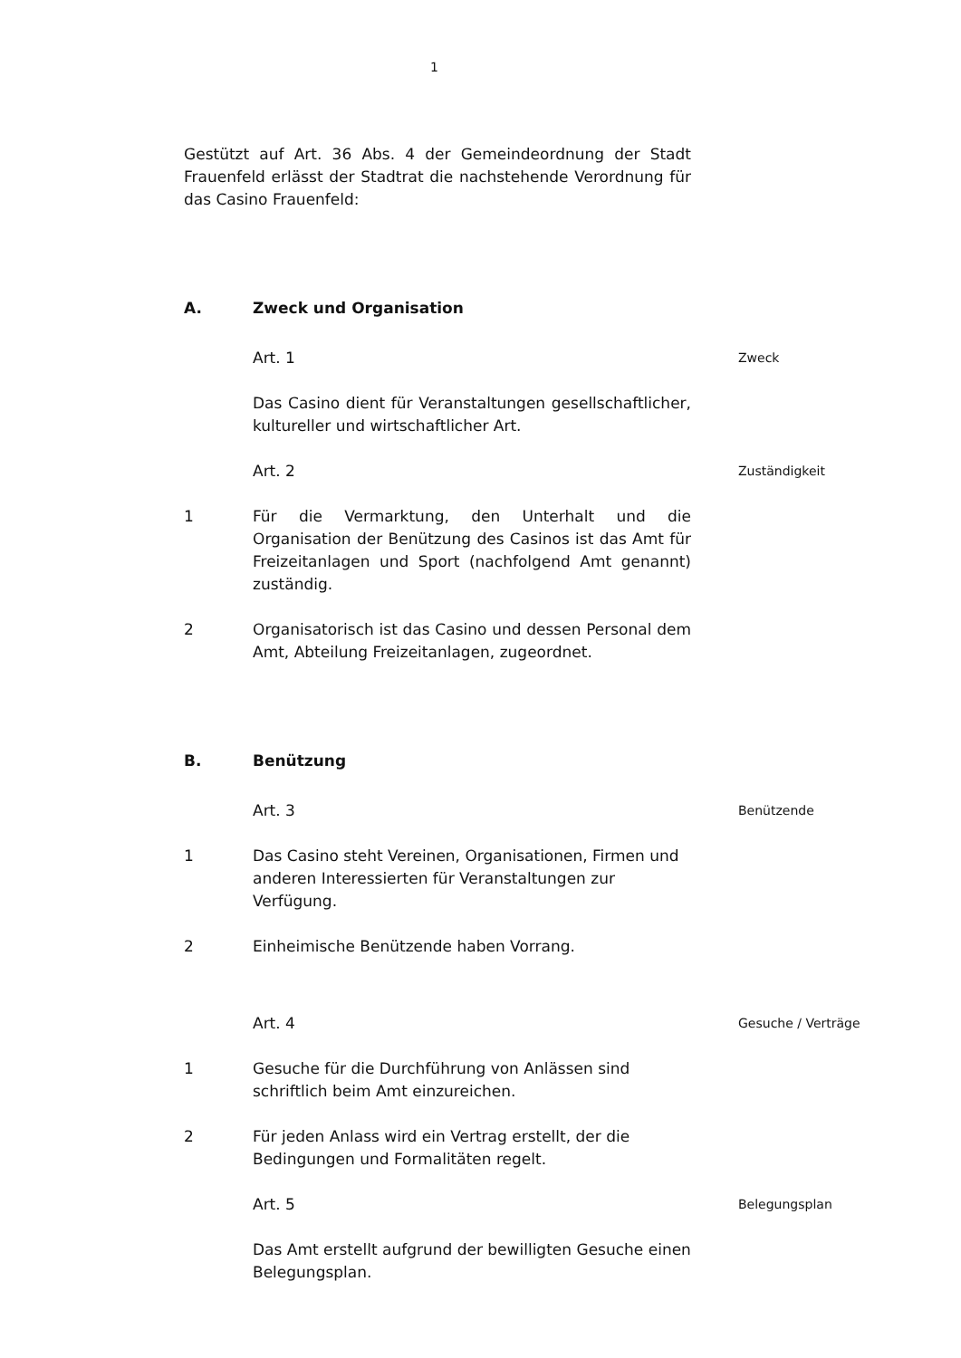1
Gestützt auf Art. 36 Abs. 4 der Gemeindeordnung der Stadt Frauenfeld erlässt der Stadtrat die nachstehende Verordnung für das Casino Frauenfeld:
A. Zweck und Organisation
Art. 1 Zweck
Das Casino dient für Veranstaltungen gesellschaftlicher, kultureller und wirtschaftlicher Art.
Art. 2 Zuständigkeit
1 Für die Vermarktung, den Unterhalt und die Organisation der Benützung des Casinos ist das Amt für Freizeitanlagen und Sport (nachfolgend Amt genannt) zuständig.
2 Organisatorisch ist das Casino und dessen Personal dem Amt, Abteilung Freizeitanlagen, zugeordnet.
B. Benützung
Art. 3 Benützende
1 Das Casino steht Vereinen, Organisationen, Firmen und anderen Interessierten für Veranstaltungen zur Verfügung.
2 Einheimische Benützende haben Vorrang.
Art. 4 Gesuche / Verträge
1 Gesuche für die Durchführung von Anlässen sind schriftlich beim Amt einzureichen.
2 Für jeden Anlass wird ein Vertrag erstellt, der die Bedingungen und Formalitäten regelt.
Art. 5 Belegungsplan
Das Amt erstellt aufgrund der bewilligten Gesuche einen Belegungsplan.